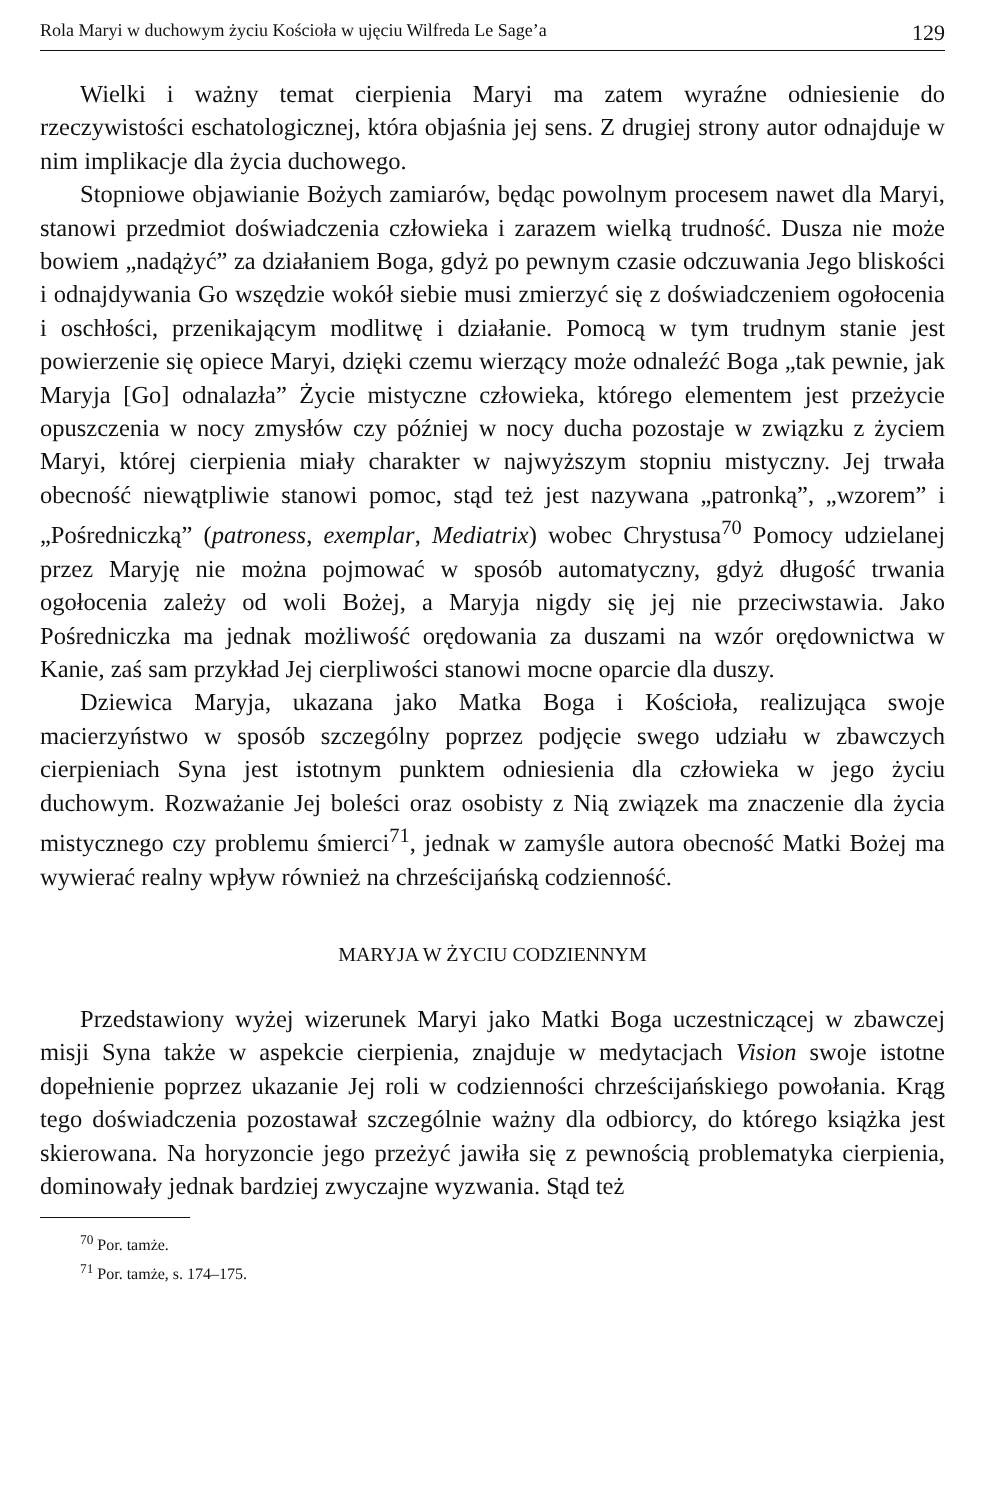Rola Maryi w duchowym życiu Kościoła w ujęciu Wilfreda Le Sage’a 129
Wielki i ważny temat cierpienia Maryi ma zatem wyraźne odniesienie do rzeczywistości eschatologicznej, która objaśnia jej sens. Z drugiej strony autor odnajduje w nim implikacje dla życia duchowego.
Stopniowe objawianie Bożych zamiarów, będąc powolnym procesem nawet dla Maryi, stanowi przedmiot doświadczenia człowieka i zarazem wielką trudność. Dusza nie może bowiem „nadążyć” za działaniem Boga, gdyż po pewnym czasie odczuwania Jego bliskości i odnajdywania Go wszędzie wokół siebie musi zmierzyć się z doświadczeniem ogołocenia i oschłości, przenikającym modlitwę i działanie. Pomocą w tym trudnym stanie jest powierzenie się opiece Maryi, dzięki czemu wierzący może odnaleźć Boga „tak pewnie, jak Maryja [Go] odnalazła” Życie mistyczne człowieka, którego elementem jest przeżycie opuszczenia w nocy zmysłów czy później w nocy ducha pozostaje w związku z życiem Maryi, której cierpienia miały charakter w najwyższym stopniu mistyczny. Jej trwała obecność niewątpliwie stanowi pomoc, stąd też jest nazywana „patronką”, „wzorem” i „Pośredniczką” (patroness, exemplar, Mediatrix) wobec Chrystusa<sup>70</sup> Pomocy udzielanej przez Maryję nie można pojmować w sposób automatyczny, gdyż długość trwania ogołocenia zależy od woli Bożej, a Maryja nigdy się jej nie przeciwstawia. Jako Pośredniczka ma jednak możliwość orędowania za duszami na wzór orędownictwa w Kanie, zaś sam przykład Jej cierpliwości stanowi mocne oparcie dla duszy.
Dziewica Maryja, ukazana jako Matka Boga i Kościoła, realizująca swoje macierzyństwo w sposób szczególny poprzez podjęcie swego udziału w zbawczych cierpieniach Syna jest istotnym punktem odniesienia dla człowieka w jego życiu duchowym. Rozważanie Jej boleści oraz osobisty z Nią związek ma znaczenie dla życia mistycznego czy problemu śmierci<sup>71</sup>, jednak w zamyśle autora obecność Matki Bożej ma wywierać realny wpływ również na chrześcijańską codzienność.
MARYJA W ŻYCIU CODZIENNYM
Przedstawiony wyżej wizerunek Maryi jako Matki Boga uczestniczącej w zbawczej misji Syna także w aspekcie cierpienia, znajduje w medytacjach Vision swoje istotne dopełnienie poprzez ukazanie Jej roli w codzienności chrześcijańskiego powołania. Krąg tego doświadczenia pozostawał szczególnie ważny dla odbiorcy, do którego książka jest skierowana. Na horyzoncie jego przeżyć jawiła się z pewnością problematyka cierpienia, dominowały jednak bardziej zwyczajne wyzwania. Stąd też
<sup>70</sup> Por. tamże.
<sup>71</sup> Por. tamże, s. 174–175.